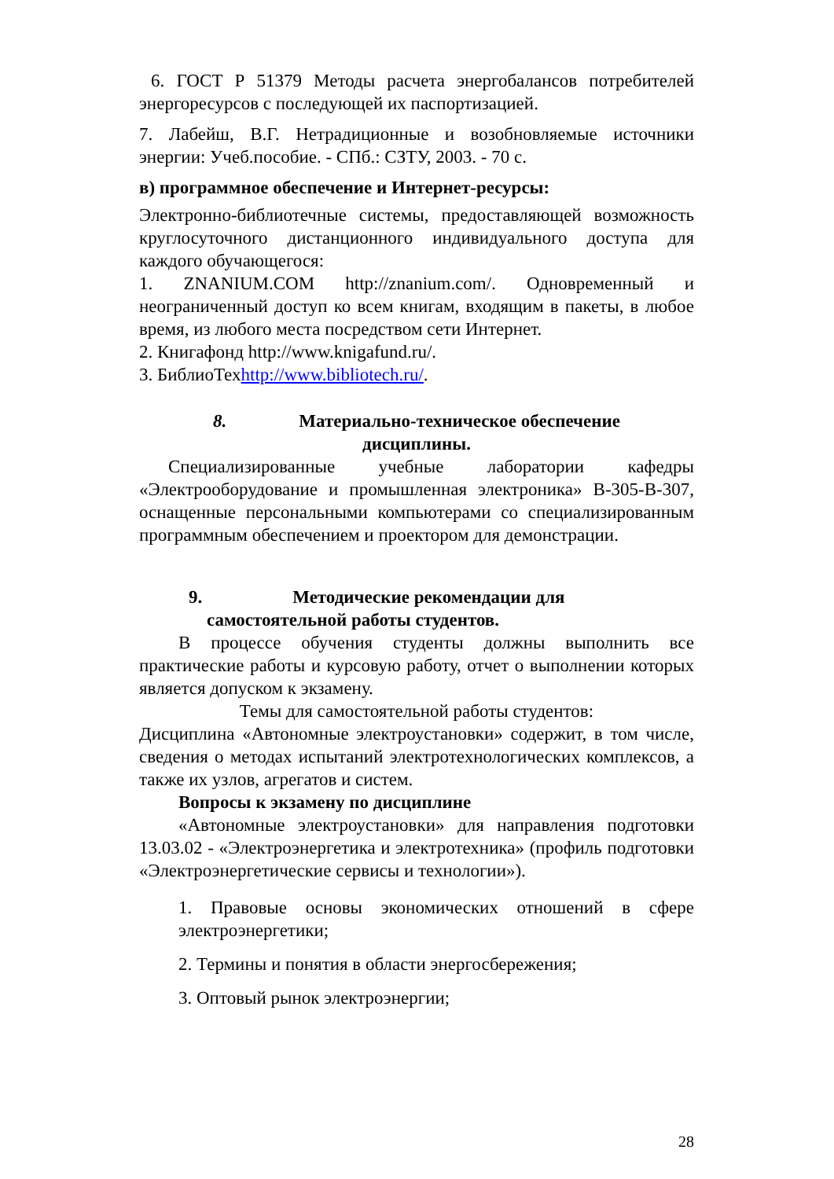6. ГОСТ Р 51379 Методы расчета энергобалансов потребителей энергоресурсов с последующей их паспортизацией.
7. Лабейш, В.Г. Нетрадиционные и возобновляемые источники энергии: Учеб.пособие. - СПб.: СЗТУ, 2003. - 70 с.
в) программное обеспечение и Интернет-ресурсы:
Электронно-библиотечные системы, предоставляющей возможность круглосуточного дистанционного индивидуального доступа для каждого обучающегося:
1. ZNANIUM.COM http://znanium.com/. Одновременный и неограниченный доступ ко всем книгам, входящим в пакеты, в любое время, из любого места посредством сети Интернет.
2. Книгафонд http://www.knigafund.ru/.
3. БиблиоТехhttp://www.bibliotech.ru/.
8. Материально-техническое обеспечение
дисциплины.
Специализированные учебные лаборатории кафедры «Электрооборудование и промышленная электроника» В-305-В-307, оснащенные персональными компьютерами со специализированным программным обеспечением и проектором для демонстрации.
9. Методические рекомендации для
самостоятельной работы студентов.
В процессе обучения студенты должны выполнить все практические работы и курсовую работу, отчет о выполнении которых является допуском к экзамену.
Темы для самостоятельной работы студентов:
Дисциплина «Автономные электроустановки» содержит, в том числе, сведения о методах испытаний электротехнологических комплексов, а также их узлов, агрегатов и систем.
Вопросы к экзамену по дисциплине
«Автономные электроустановки» для направления подготовки 13.03.02 - «Электроэнергетика и электротехника» (профиль подготовки «Электроэнергетические сервисы и технологии»).
1. Правовые основы экономических отношений в сфере электроэнергетики;
2. Термины и понятия в области энергосбережения;
3. Оптовый рынок электроэнергии;
28